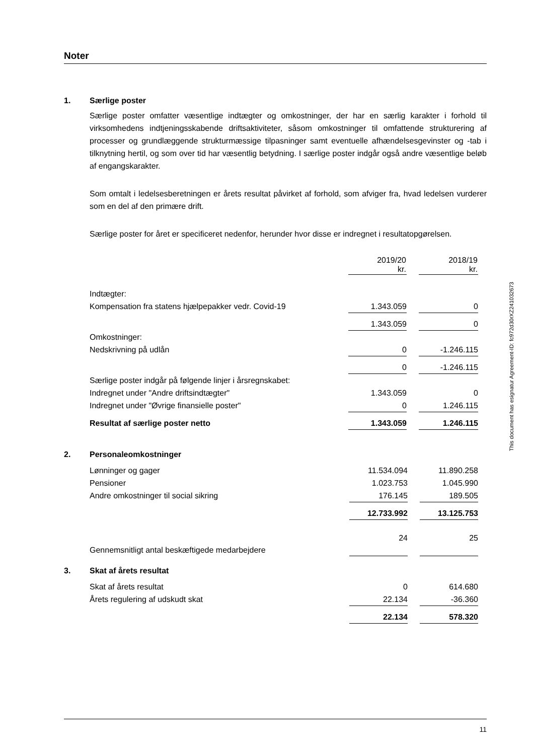Noter
1. Særlige poster
Særlige poster omfatter væsentlige indtægter og omkostninger, der har en særlig karakter i forhold til virksomhedens indtjeningsskabende driftsaktiviteter, såsom omkostninger til omfattende strukturering af processer og grundlæggende strukturmæssige tilpasninger samt eventuelle afhændelsesgevinster og -tab i tilknytning hertil, og som over tid har væsentlig betydning. I særlige poster indgår også andre væsentlige beløb af engangskarakter.
Som omtalt i ledelsesberetningen er årets resultat påvirket af forhold, som afviger fra, hvad ledelsen vurderer som en del af den primære drift.
Særlige poster for året er specificeret nedenfor, herunder hvor disse er indregnet i resultatopgørelsen.
| | 2019/20 kr. | 2018/19 kr. |
| Indtægter: | | |
| Kompensation fra statens hjælpepakker vedr. Covid-19 | 1.343.059 | 0 |
| | 1.343.059 | 0 |
| Omkostninger: | | |
| Nedskrivning på udlån | 0 | -1.246.115 |
| | 0 | -1.246.115 |
| Særlige poster indgår på følgende linjer i årsregnskabet: | | |
| Indregnet under "Andre driftsindtægter" | 1.343.059 | 0 |
| Indregnet under "Øvrige finansielle poster" | 0 | 1.246.115 |
| Resultat af særlige poster netto | 1.343.059 | 1.246.115 |
2. Personaleomkostninger
| Lønninger og gager | 11.534.094 | 11.890.258 |
| Pensioner | 1.023.753 | 1.045.990 |
| Andre omkostninger til social sikring | 176.145 | 189.505 |
| | 12.733.992 | 13.125.753 |
| Gennemsnitligt antal beskæftigede medarbejdere | 24 | 25 |
3. Skat af årets resultat
| Skat af årets resultat | 0 | 614.680 |
| Årets regulering af udskudt skat | 22.134 | -36.360 |
| | 22.134 | 578.320 |
This document has esignatur Agreement-ID: fc972d30rXZ241032673
11